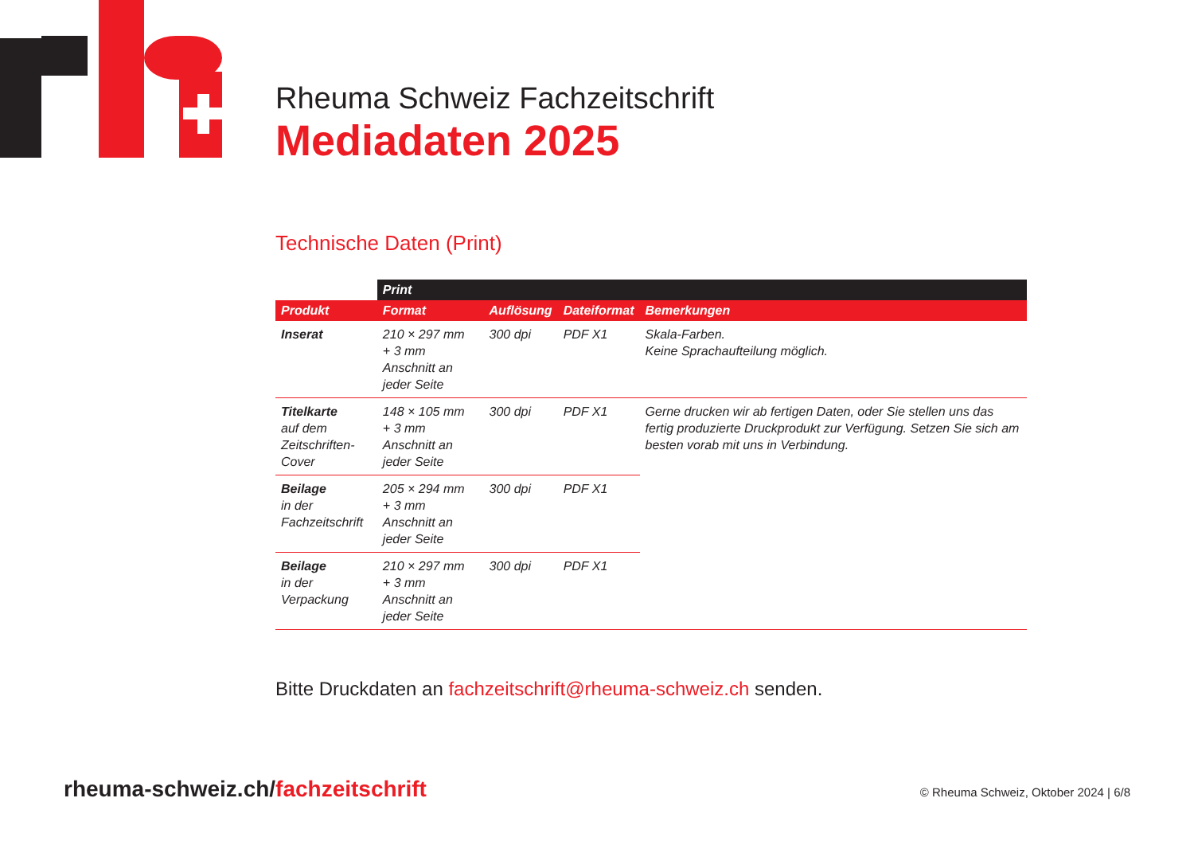Rheuma Schweiz Fachzeitschrift
Mediadaten 2025
Technische Daten (Print)
| | Print | | | |
| --- | --- | --- | --- | --- |
| Produkt | Format | Auflösung | Dateiformat | Bemerkungen |
| Inserat | 210 × 297 mm + 3 mm Anschnitt an jeder Seite | 300 dpi | PDF X1 | Skala-Farben. Keine Sprachaufteilung möglich. |
| Titelkarte auf dem Zeitschriften-Cover | 148 × 105 mm + 3 mm Anschnitt an jeder Seite | 300 dpi | PDF X1 | Gerne drucken wir ab fertigen Daten, oder Sie stellen uns das fertig produzierte Druckprodukt zur Verfügung. Setzen Sie sich am besten vorab mit uns in Verbindung. |
| Beilage in der Fachzeitschrift | 205 × 294 mm + 3 mm Anschnitt an jeder Seite | 300 dpi | PDF X1 | |
| Beilage in der Verpackung | 210 × 297 mm + 3 mm Anschnitt an jeder Seite | 300 dpi | PDF X1 | |
Bitte Druckdaten an fachzeitschrift@rheuma-schweiz.ch senden.
rheuma-schweiz.ch/fachzeitschrift
© Rheuma Schweiz, Oktober 2024 | 6/8